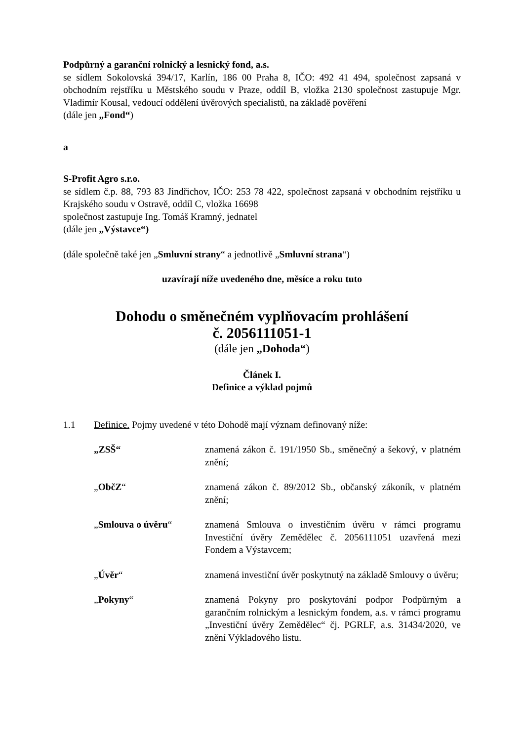Podpůrný a garanční rolnický a lesnický fond, a.s.
se sídlem Sokolovská 394/17, Karlín, 186 00 Praha 8, IČO: 492 41 494, společnost zapsaná v obchodním rejstříku u Městského soudu v Praze, oddíl B, vložka 2130 společnost zastupuje Mgr. Vladimír Kousal, vedoucí oddělení úvěrových specialistů, na základě pověření
(dále jen „Fond“)
a
S-Profit Agro s.r.o.
se sídlem č.p. 88, 793 83 Jindřichov, IČO: 253 78 422, společnost zapsaná v obchodním rejstříku u Krajského soudu v Ostravě, oddíl C, vložka 16698
společnost zastupuje Ing. Tomáš Kramný, jednatel
(dále jen „Výstavce“)
(dále společně také jen „Smluvní strany“ a jednotlivě „Smluvní strana“)
uzavírají níže uvedeného dne, měsíce a roku tuto
Dohodu o směnečném vyplňovacím prohlášení
č. 2056111051-1
(dále jen „Dohoda“)
Článek I.
Definice a výklad pojmů
1.1 Definice. Pojmy uvedené v této Dohodě mají význam definovaný níže:
„ZSŠ“ znamená zákon č. 191/1950 Sb., směnečný a šekový, v platném znění;
„ObčZ“ znamená zákon č. 89/2012 Sb., občanský zákoník, v platném znění;
„Smlouva o úvěru“ znamená Smlouva o investičním úvěru v rámci programu Investiční úvěry Zemědělec č. 2056111051 uzavřená mezi Fondem a Výstavcem;
„Úvěr“ znamená investiční úvěr poskytnutý na základě Smlouvy o úvěru;
„Pokyny“ znamená Pokyny pro poskytování podpor Podpůrným a garančním rolnickým a lesnickým fondem, a.s. v rámci programu „Investiční úvěry Zemědělec“ čj. PGRLF, a.s. 31434/2020, ve znění Výkladového listu.